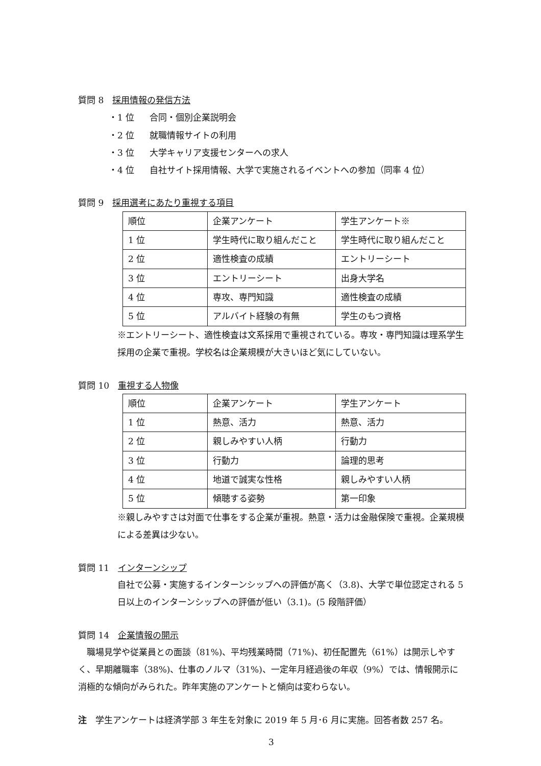質問 8　採用情報の発信方法
・1 位 合同・個別企業説明会
・2 位 就職情報サイトの利用
・3 位 大学キャリア支援センターへの求人
・4 位 自社サイト採用情報、大学で実施されるイベントへの参加（同率 4 位）
質問 9　採用選考にあたり重視する項目
| 順位 | 企業アンケート | 学生アンケート※ |
| 1 位 | 学生時代に取り組んだこと | 学生時代に取り組んだこと |
| 2 位 | 適性検査の成績 | エントリーシート |
| 3 位 | エントリーシート | 出身大学名 |
| 4 位 | 専攻、専門知識 | 適性検査の成績 |
| 5 位 | アルバイト経験の有無 | 学生のもつ資格 |
※エントリーシート、適性検査は文系採用で重視されている。専攻・専門知識は理系学生採用の企業で重視。学校名は企業規模が大きいほど気にしていない。
質問 10　重視する人物像
| 順位 | 企業アンケート | 学生アンケート |
| 1 位 | 熱意、活力 | 熱意、活力 |
| 2 位 | 親しみやすい人柄 | 行動力 |
| 3 位 | 行動力 | 論理的思考 |
| 4 位 | 地道で誠実な性格 | 親しみやすい人柄 |
| 5 位 | 傾聴する姿勢 | 第一印象 |
※親しみやすさは対面で仕事をする企業が重視。熱意・活力は金融保険で重視。企業規模による差異は少ない。
質問 11　インターンシップ
自社で公募・実施するインターンシップへの評価が高く（3.8)、大学で単位認定される 5 日以上のインターンシップへの評価が低い（3.1)。(5 段階評価）
質問 14　企業情報の開示
　職場見学や従業員との面談（81%)、平均残業時間（71%)、初任配置先（61%）は開示しやすく、早期離職率（38%)、仕事のノルマ（31%)、一定年月経過後の年収（9%）では、情報開示に消極的な傾向がみられた。昨年実施のアンケートと傾向は変わらない。
注　学生アンケートは経済学部 3 年生を対象に 2019 年 5 月･6 月に実施。回答者数 257 名。
3